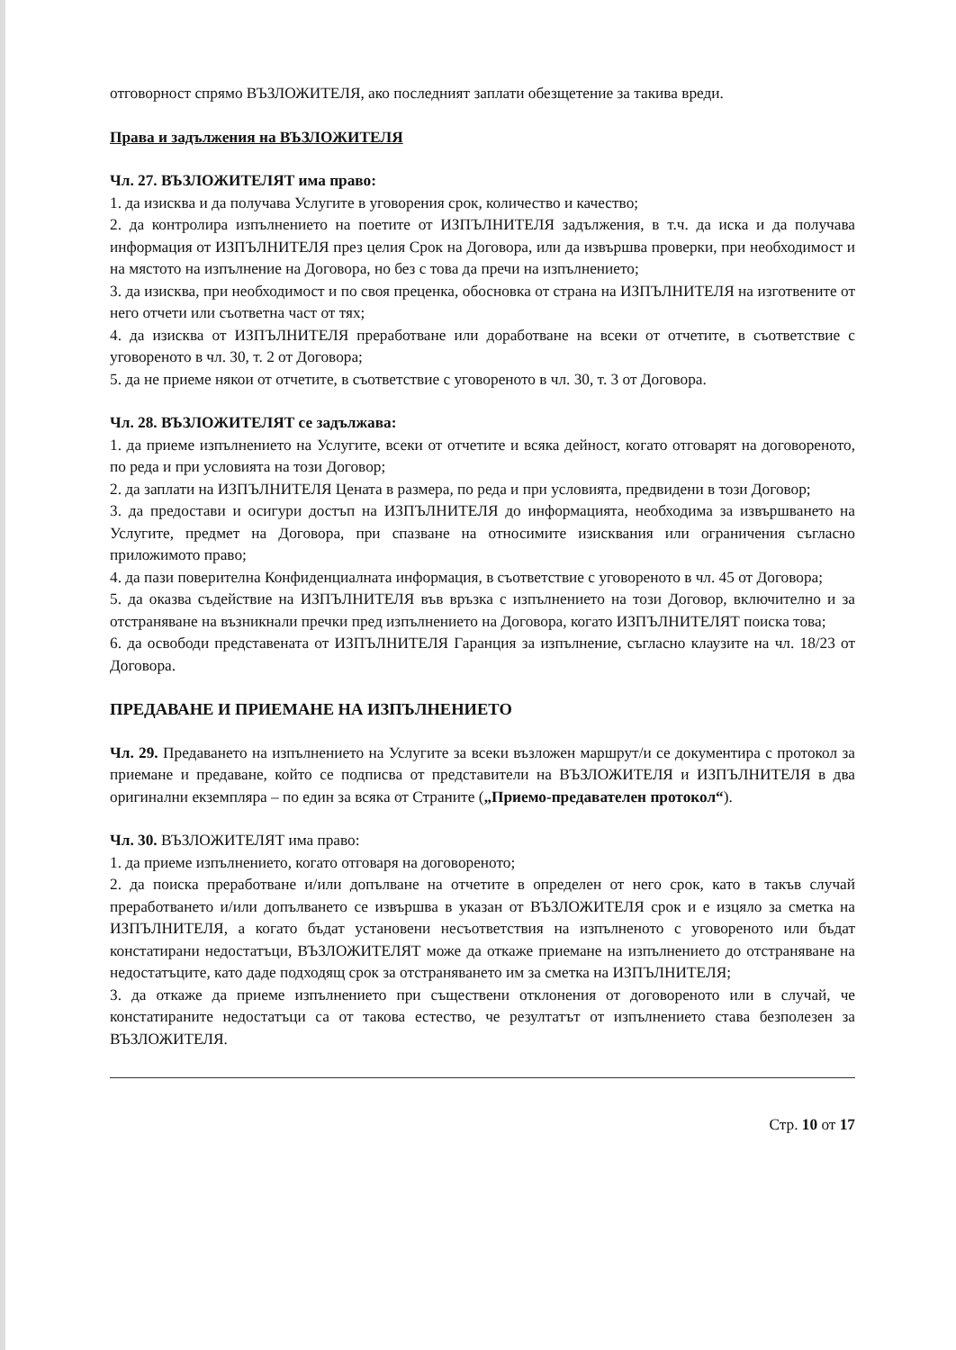отговорност спрямо ВЪЗЛОЖИТЕЛЯ, ако последният заплати обезщетение за такива вреди.
Права и задължения на ВЪЗЛОЖИТЕЛЯ
Чл. 27. ВЪЗЛОЖИТЕЛЯТ има право:
1. да изисква и да получава Услугите в уговорения срок, количество и качество;
2. да контролира изпълнението на поетите от ИЗПЪЛНИТЕЛЯ задължения, в т.ч. да иска и да получава информация от ИЗПЪЛНИТЕЛЯ през целия Срок на Договора, или да извършва проверки, при необходимост и на мястото на изпълнение на Договора, но без с това да пречи на изпълнението;
3. да изисква, при необходимост и по своя преценка, обосновка от страна на ИЗПЪЛНИТЕЛЯ на изготвените от него отчети или съответна част от тях;
4. да изисква от ИЗПЪЛНИТЕЛЯ преработване или доработване на всеки от отчетите, в съответствие с уговореното в чл. 30, т. 2 от Договора;
5. да не приеме някои от отчетите, в съответствие с уговореното в чл. 30, т. 3 от Договора.
Чл. 28. ВЪЗЛОЖИТЕЛЯТ се задължава:
1. да приеме изпълнението на Услугите, всеки от отчетите и всяка дейност, когато отговарят на договореното, по реда и при условията на този Договор;
2. да заплати на ИЗПЪЛНИТЕЛЯ Цената в размера, по реда и при условията, предвидени в този Договор;
3. да предостави и осигури достъп на ИЗПЪЛНИТЕЛЯ до информацията, необходима за извършването на Услугите, предмет на Договора, при спазване на относимите изисквания или ограничения съгласно приложимото право;
4. да пази поверителна Конфиденциалната информация, в съответствие с уговореното в чл. 45 от Договора;
5. да оказва съдействие на ИЗПЪЛНИТЕЛЯ във връзка с изпълнението на този Договор, включително и за отстраняване на възникнали пречки пред изпълнението на Договора, когато ИЗПЪЛНИТЕЛЯТ поиска това;
6. да освободи представената от ИЗПЪЛНИТЕЛЯ Гаранция за изпълнение, съгласно клаузите на чл. 18/23 от Договора.
ПРЕДАВАНЕ И ПРИЕМАНЕ НА ИЗПЪЛНЕНИЕТО
Чл. 29. Предаването на изпълнението на Услугите за всеки възложен маршрут/и се документира с протокол за приемане и предаване, който се подписва от представители на ВЪЗЛОЖИТЕЛЯ и ИЗПЪЛНИТЕЛЯ в два оригинални екземпляра – по един за всяка от Страните („Приемо-предавателен протокол“).
Чл. 30. ВЪЗЛОЖИТЕЛЯТ има право:
1. да приеме изпълнението, когато отговаря на договореното;
2. да поиска преработване и/или допълване на отчетите в определен от него срок, като в такъв случай преработването и/или допълването се извършва в указан от ВЪЗЛОЖИТЕЛЯ срок и е изцяло за сметка на ИЗПЪЛНИТЕЛЯ, а когато бъдат установени несъответствия на изпълненото с уговореното или бъдат констатирани недостатъци, ВЪЗЛОЖИТЕЛЯТ може да откаже приемане на изпълнението до отстраняване на недостатъците, като даде подходящ срок за отстраняването им за сметка на ИЗПЪЛНИТЕЛЯ;
3. да откаже да приеме изпълнението при съществени отклонения от договореното или в случай, че констатираните недостатъци са от такова естество, че резултатът от изпълнението става безполезен за ВЪЗЛОЖИТЕЛЯ.
Стр. 10 от 17